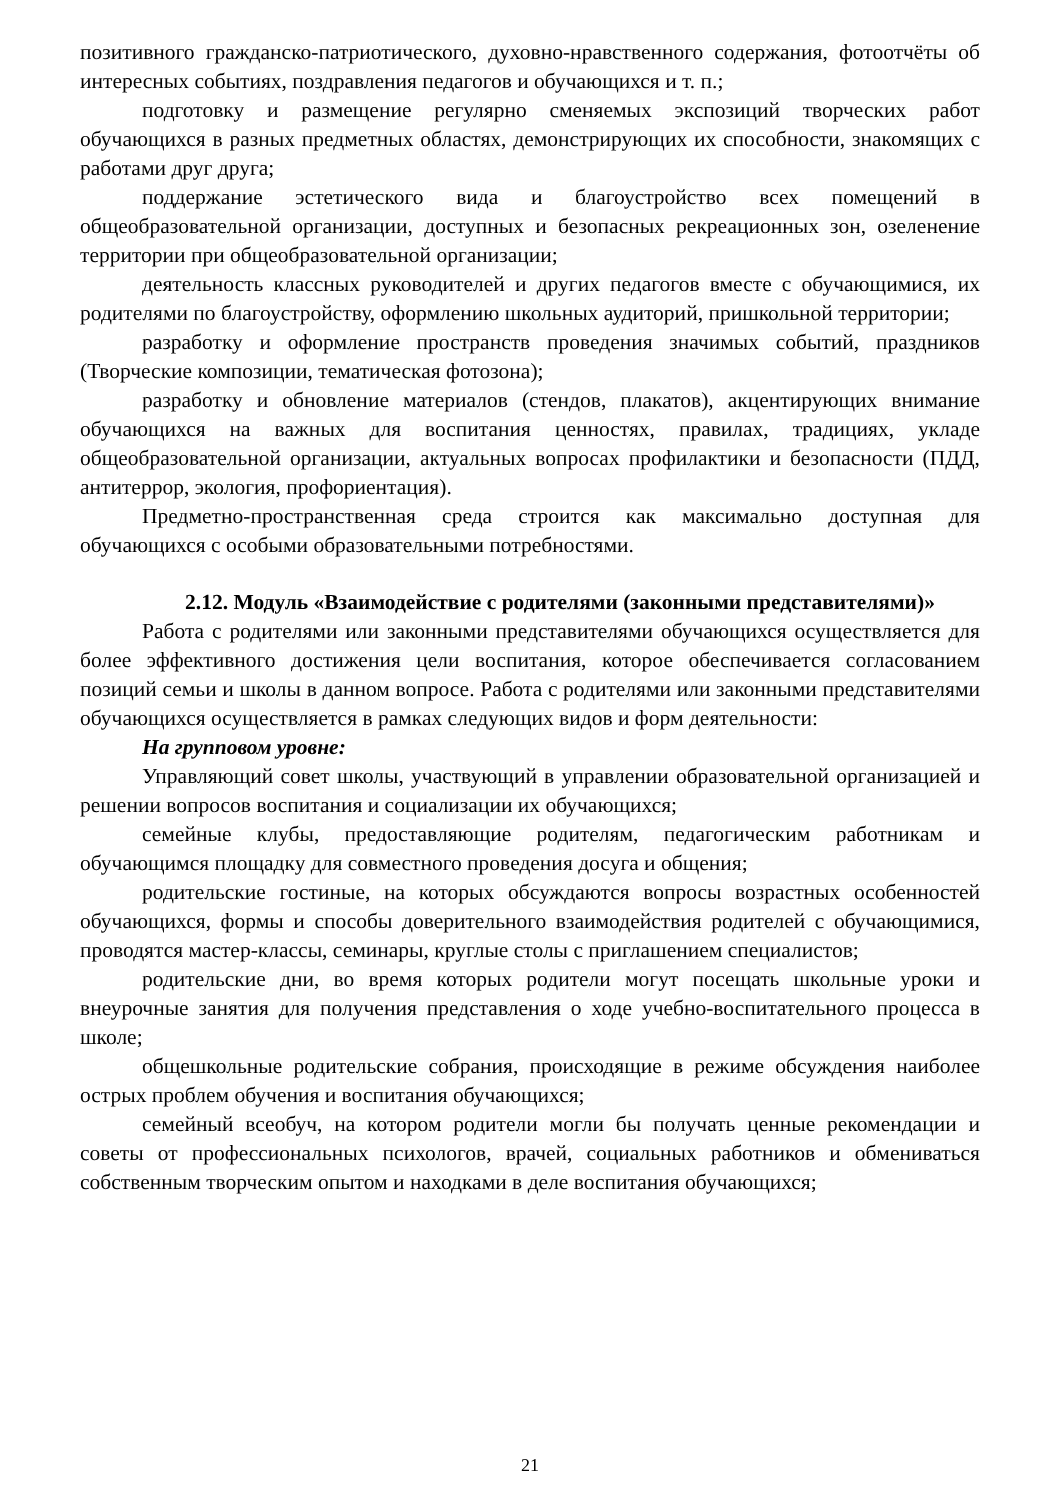позитивного гражданско-патриотического, духовно-нравственного содержания, фотоотчёты об интересных событиях, поздравления педагогов и обучающихся и т. п.;
подготовку и размещение регулярно сменяемых экспозиций творческих работ обучающихся в разных предметных областях, демонстрирующих их способности, знакомящих с работами друг друга;
поддержание эстетического вида и благоустройство всех помещений в общеобразовательной организации, доступных и безопасных рекреационных зон, озеленение территории при общеобразовательной организации;
деятельность классных руководителей и других педагогов вместе с обучающимися, их родителями по благоустройству, оформлению школьных аудиторий, пришкольной территории;
разработку и оформление пространств проведения значимых событий, праздников (Творческие композиции, тематическая фотозона);
разработку и обновление материалов (стендов, плакатов), акцентирующих внимание обучающихся на важных для воспитания ценностях, правилах, традициях, укладе общеобразовательной организации, актуальных вопросах профилактики и безопасности (ПДД, антитеррор, экология, профориентация).
Предметно-пространственная среда строится как максимально доступная для обучающихся с особыми образовательными потребностями.
2.12. Модуль «Взаимодействие с родителями (законными представителями)»
Работа с родителями или законными представителями обучающихся осуществляется для более эффективного достижения цели воспитания, которое обеспечивается согласованием позиций семьи и школы в данном вопросе. Работа с родителями или законными представителями обучающихся осуществляется в рамках следующих видов и форм деятельности:
На групповом уровне:
Управляющий совет школы, участвующий в управлении образовательной организацией и решении вопросов воспитания и социализации их обучающихся;
семейные клубы, предоставляющие родителям, педагогическим работникам и обучающимся площадку для совместного проведения досуга и общения;
родительские гостиные, на которых обсуждаются вопросы возрастных особенностей обучающихся, формы и способы доверительного взаимодействия родителей с обучающимися, проводятся мастер-классы, семинары, круглые столы с приглашением специалистов;
родительские дни, во время которых родители могут посещать школьные уроки и внеурочные занятия для получения представления о ходе учебно-воспитательного процесса в школе;
общешкольные родительские собрания, происходящие в режиме обсуждения наиболее острых проблем обучения и воспитания обучающихся;
семейный всеобуч, на котором родители могли бы получать ценные рекомендации и советы от профессиональных психологов, врачей, социальных работников и обмениваться собственным творческим опытом и находками в деле воспитания обучающихся;
21